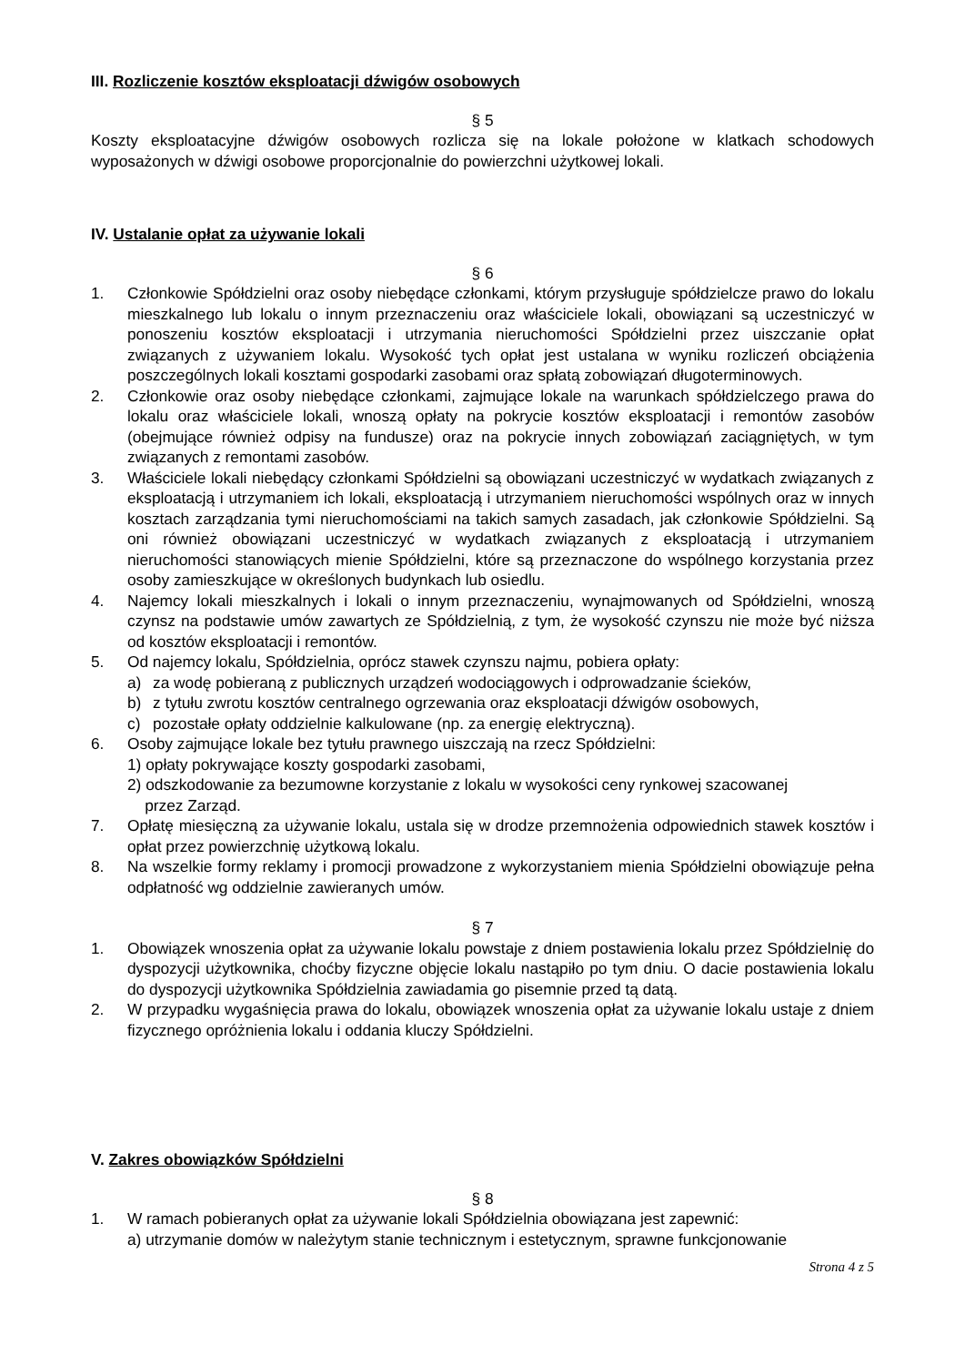III. Rozliczenie kosztów eksploatacji dźwigów osobowych
§ 5
Koszty eksploatacyjne dźwigów osobowych rozlicza się na lokale położone w klatkach schodowych wyposażonych w dźwigi osobowe proporcjonalnie do powierzchni użytkowej lokali.
IV. Ustalanie opłat za używanie lokali
§ 6
1. Członkowie Spółdzielni oraz osoby niebędące członkami, którym przysługuje spółdzielcze prawo do lokalu mieszkalnego lub lokalu o innym przeznaczeniu oraz właściciele lokali, obowiązani są uczestniczyć w ponoszeniu kosztów eksploatacji i utrzymania nieruchomości Spółdzielni przez uiszczanie opłat związanych z używaniem lokalu. Wysokość tych opłat jest ustalana w wyniku rozliczeń obciążenia poszczególnych lokali kosztami gospodarki zasobami oraz spłatą zobowiązań długoterminowych.
2. Członkowie oraz osoby niebędące członkami, zajmujące lokale na warunkach spółdzielczego prawa do lokalu oraz właściciele lokali, wnoszą opłaty na pokrycie kosztów eksploatacji i remontów zasobów (obejmujące również odpisy na fundusze) oraz na pokrycie innych zobowiązań zaciągniętych, w tym związanych z remontami zasobów.
3. Właściciele lokali niebędący członkami Spółdzielni są obowiązani uczestniczyć w wydatkach związanych z eksploatacją i utrzymaniem ich lokali, eksploatacją i utrzymaniem nieruchomości wspólnych oraz w innych kosztach zarządzania tymi nieruchomościami na takich samych zasadach, jak członkowie Spółdzielni. Są oni również obowiązani uczestniczyć w wydatkach związanych z eksploatacją i utrzymaniem nieruchomości stanowiących mienie Spółdzielni, które są przeznaczone do wspólnego korzystania przez osoby zamieszkujące w określonych budynkach lub osiedlu.
4. Najemcy lokali mieszkalnych i lokali o innym przeznaczeniu, wynajmowanych od Spółdzielni, wnoszą czynsz na podstawie umów zawartych ze Spółdzielnią, z tym, że wysokość czynszu nie może być niższa od kosztów eksploatacji i remontów.
5. Od najemcy lokalu, Spółdzielnia, oprócz stawek czynszu najmu, pobiera opłaty:
a) za wodę pobieraną z publicznych urządzeń wodociągowych i odprowadzanie ścieków,
b) z tytułu zwrotu kosztów centralnego ogrzewania oraz eksploatacji dźwigów osobowych,
c) pozostałe opłaty oddzielnie kalkulowane (np. za energię elektryczną).
6. Osoby zajmujące lokale bez tytułu prawnego uiszczają na rzecz Spółdzielni:
1) opłaty pokrywające koszty gospodarki zasobami,
2) odszkodowanie za bezumowne korzystanie z lokalu w wysokości ceny rynkowej szacowanej
przez Zarząd.
7. Opłatę miesięczną za używanie lokalu, ustala się w drodze przemnożenia odpowiednich stawek kosztów i opłat przez powierzchnię użytkową lokalu.
8. Na wszelkie formy reklamy i promocji prowadzone z wykorzystaniem mienia Spółdzielni obowiązuje pełna odpłatność wg oddzielnie zawieranych umów.
§ 7
1. Obowiązek wnoszenia opłat za używanie lokalu powstaje z dniem postawienia lokalu przez Spółdzielnię do dyspozycji użytkownika, choćby fizyczne objęcie lokalu nastąpiło po tym dniu. O dacie postawienia lokalu do dyspozycji użytkownika Spółdzielnia zawiadamia go pisemnie przed tą datą.
2. W przypadku wygaśnięcia prawa do lokalu, obowiązek wnoszenia opłat za używanie lokalu ustaje z dniem fizycznego opróżnienia lokalu i oddania kluczy Spółdzielni.
V. Zakres obowiązków Spółdzielni
§ 8
1. W ramach pobieranych opłat za używanie lokali Spółdzielnia obowiązana jest zapewnić:
a) utrzymanie domów w należytym stanie technicznym i estetycznym, sprawne funkcjonowanie
Strona 4 z 5